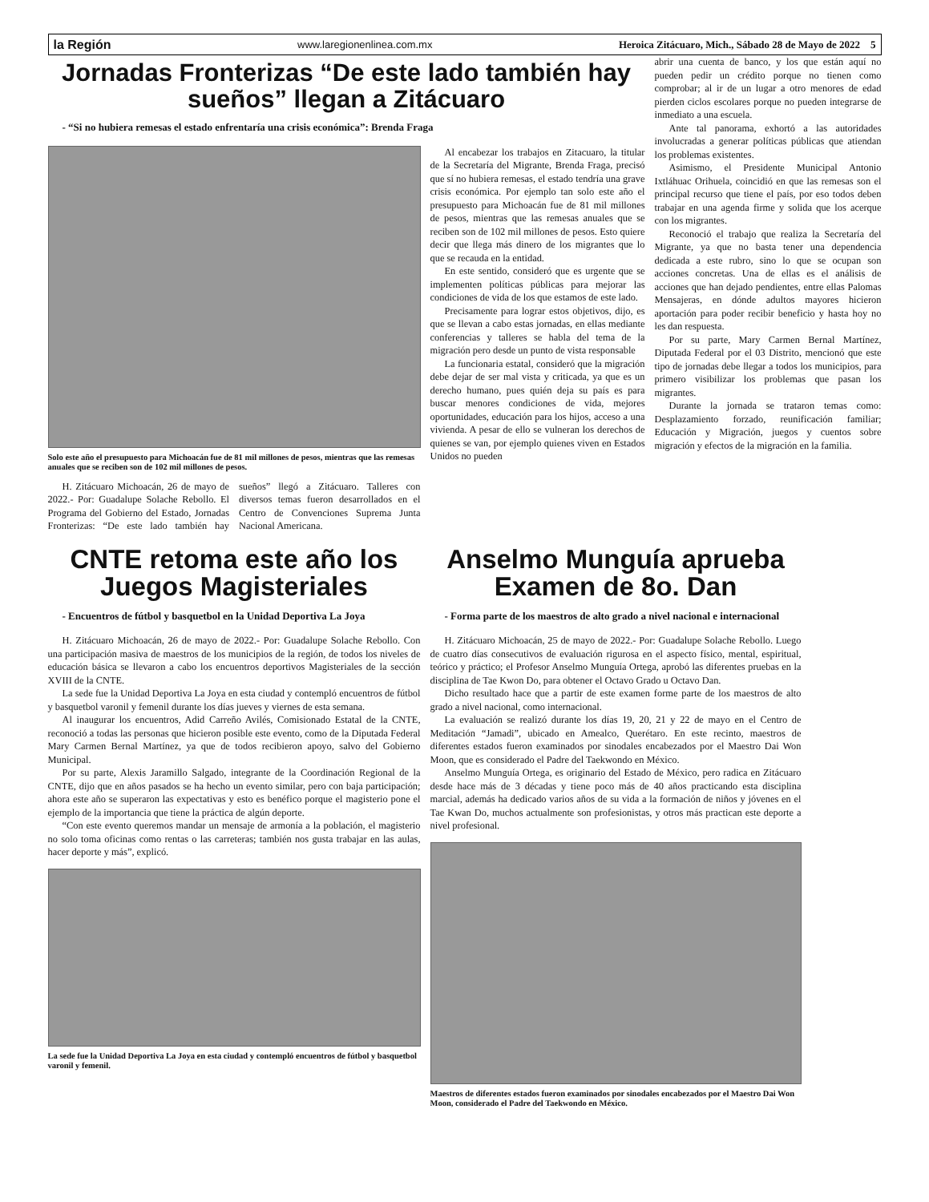la Región www.laregionenlinea.com.mx Heroica Zitácuaro, Mich., Sábado 28 de Mayo de 2022 5
Jornadas Fronterizas “De este lado también hay sueños” llegan a Zitácuaro
- “Si no hubiera remesas el estado enfrentaría una crisis económica”: Brenda Fraga
Solo este año el presupuesto para Michoacán fue de 81 mil millones de pesos, mientras que las remesas anuales que se reciben son de 102 mil millones de pesos.
H. Zitácuaro Michoacán, 26 de mayo de 2022.- Por: Guadalupe Solache Rebollo. El Programa del Gobierno del Estado, Jornadas Fronterizas: “De este lado también hay sueños” llegó a Zitácuaro. Talleres con diversos temas fueron desarrollados en el Centro de Convenciones Suprema Junta Nacional Americana.
Al encabezar los trabajos en Zitacuaro, la titular de la Secretaría del Migrante, Brenda Fraga, precisó que sí no hubiera remesas, el estado tendría una grave crisis económica. Por ejemplo tan solo este año el presupuesto para Michoacán fue de 81 mil millones de pesos, mientras que las remesas anuales que se reciben son de 102 mil millones de pesos. Esto quiere decir que llega más dinero de los migrantes que lo que se recauda en la entidad.
En este sentido, consideró que es urgente que se implementen políticas públicas para mejorar las condiciones de vida de los que estamos de este lado.
Precisamente para lograr estos objetivos, dijo, es que se llevan a cabo estas jornadas, en ellas mediante conferencias y talleres se habla del tema de la migración pero desde un punto de vista responsable
La funcionaria estatal, consideró que la migración debe dejar de ser mal vista y criticada, ya que es un derecho humano, pues quién deja su país es para buscar menores condiciones de vida, mejores oportunidades, educación para los hijos, acceso a una vivienda. A pesar de ello se vulneran los derechos de quienes se van, por ejemplo quienes viven en Estados Unidos no pueden
abrir una cuenta de banco, y los que están aquí no pueden pedir un crédito porque no tienen como comprobar; al ir de un lugar a otro menores de edad pierden ciclos escolares porque no pueden integrarse de inmediato a una escuela.
Ante tal panorama, exhortó a las autoridades involucradas a generar políticas públicas que atiendan los problemas existentes.
Asimismo, el Presidente Municipal Antonio Ixtláhuac Orihuela, coincidió en que las remesas son el principal recurso que tiene el país, por eso todos deben trabajar en una agenda firme y solida que los acerque con los migrantes.
Reconoció el trabajo que realiza la Secretaría del Migrante, ya que no basta tener una dependencia dedicada a este rubro, sino lo que se ocupan son acciones concretas. Una de ellas es el análisis de acciones que han dejado pendientes, entre ellas Palomas Mensajeras, en dónde adultos mayores hicieron aportación para poder recibir beneficio y hasta hoy no les dan respuesta.
Por su parte, Mary Carmen Bernal Martínez, Diputada Federal por el 03 Distrito, mencionó que este tipo de jornadas debe llegar a todos los municipios, para primero visibilizar los problemas que pasan los migrantes.
Durante la jornada se trataron temas como: Desplazamiento forzado, reunificación familiar; Educación y Migración, juegos y cuentos sobre migración y efectos de la migración en la familia.
CNTE retoma este año los Juegos Magisteriales
- Encuentros de fútbol y basquetbol en la Unidad Deportiva La Joya
H. Zitácuaro Michoacán, 26 de mayo de 2022.- Por: Guadalupe Solache Rebollo. Con una participación masiva de maestros de los municipios de la región, de todos los niveles de educación básica se llevaron a cabo los encuentros deportivos Magisteriales de la sección XVIII de la CNTE.
La sede fue la Unidad Deportiva La Joya en esta ciudad y contempló encuentros de fútbol y basquetbol varonil y femenil durante los días jueves y viernes de esta semana.
Al inaugurar los encuentros, Adid Carreño Avilés, Comisionado Estatal de la CNTE, reconoció a todas las personas que hicieron posible este evento, como de la Diputada Federal Mary Carmen Bernal Martínez, ya que de todos recibieron apoyo, salvo del Gobierno Municipal.
Por su parte, Alexis Jaramillo Salgado, integrante de la Coordinación Regional de la CNTE, dijo que en años pasados se ha hecho un evento similar, pero con baja participación; ahora este año se superaron las expectativas y esto es benéfico porque el magisterio pone el ejemplo de la importancia que tiene la práctica de algún deporte.
“Con este evento queremos mandar un mensaje de armonía a la población, el magisterio no solo toma oficinas como rentas o las carreteras; también nos gusta trabajar en las aulas, hacer deporte y más”, explicó.
La sede fue la Unidad Deportiva La Joya en esta ciudad y contempló encuentros de fútbol y basquetbol varonil y femenil.
Anselmo Munguía aprueba Examen de 8o. Dan
- Forma parte de los maestros de alto grado a nivel nacional e internacional
H. Zitácuaro Michoacán, 25 de mayo de 2022.- Por: Guadalupe Solache Rebollo. Luego de cuatro días consecutivos de evaluación rigurosa en el aspecto físico, mental, espiritual, teórico y práctico; el Profesor Anselmo Munguía Ortega, aprobó las diferentes pruebas en la disciplina de Tae Kwon Do, para obtener el Octavo Grado u Octavo Dan.
Dicho resultado hace que a partir de este examen forme parte de los maestros de alto grado a nivel nacional, como internacional.
La evaluación se realizó durante los días 19, 20, 21 y 22 de mayo en el Centro de Meditación “Jamadi”, ubicado en Amealco, Querétaro. En este recinto, maestros de diferentes estados fueron examinados por sinodales encabezados por el Maestro Dai Won Moon, que es considerado el Padre del Taekwondo en México.
Anselmo Munguía Ortega, es originario del Estado de México, pero radica en Zitácuaro desde hace más de 3 décadas y tiene poco más de 40 años practicando esta disciplina marcial, además ha dedicado varios años de su vida a la formación de niños y jóvenes en el Tae Kwan Do, muchos actualmente son profesionistas, y otros más practican este deporte a nivel profesional.
Maestros de diferentes estados fueron examinados por sinodales encabezados por el Maestro Dai Won Moon, considerado el Padre del Taekwondo en México.